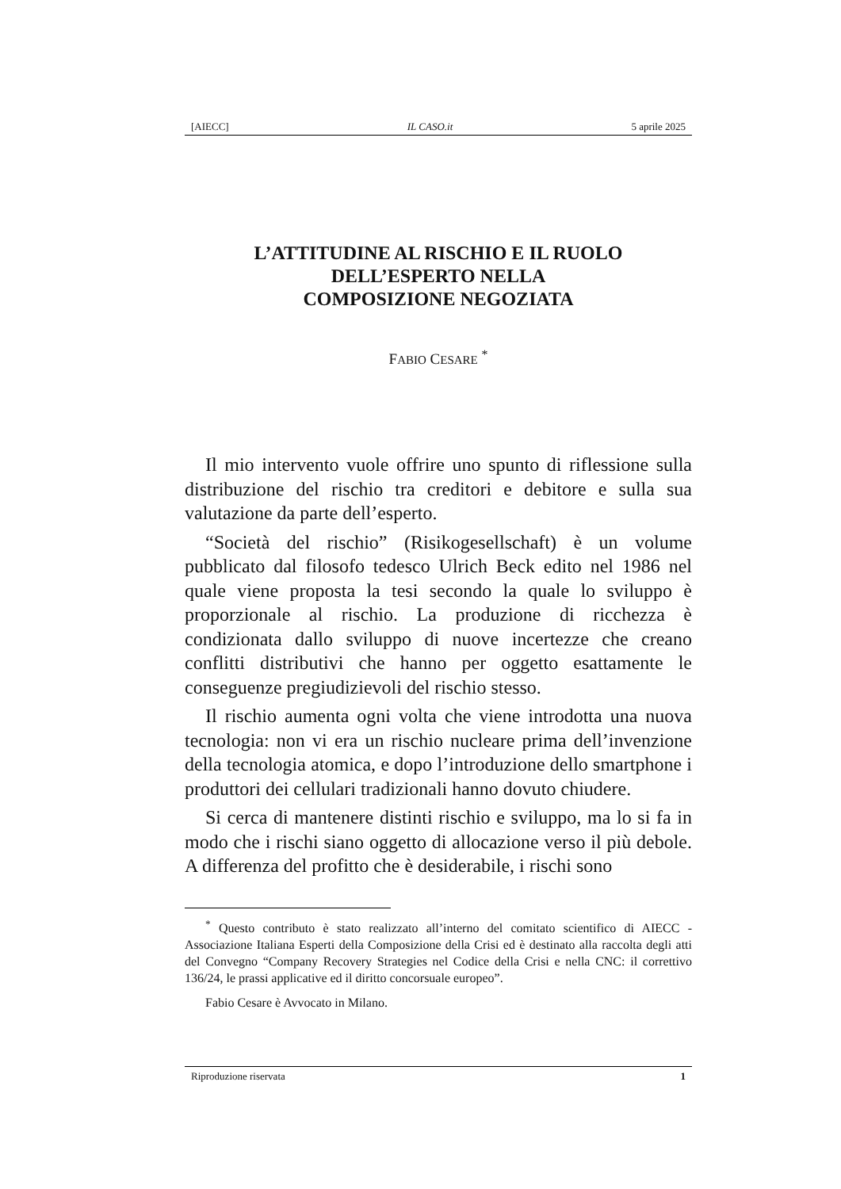[AIECC] IL CASO.it 5 aprile 2025
L’ATTITUDINE AL RISCHIO E IL RUOLO
DELL’ESPERTO NELLA
COMPOSIZIONE NEGOZIATA
FABIO CESARE <sup>*</sup>
Il mio intervento vuole offrire uno spunto di riflessione sulla distribuzione del rischio tra creditori e debitore e sulla sua valutazione da parte dell’esperto.
“Società del rischio” (Risikogesellschaft) è un volume pubblicato dal filosofo tedesco Ulrich Beck edito nel 1986 nel quale viene proposta la tesi secondo la quale lo sviluppo è proporzionale al rischio. La produzione di ricchezza è condizionata dallo sviluppo di nuove incertezze che creano conflitti distributivi che hanno per oggetto esattamente le conseguenze pregiudizievoli del rischio stesso.
Il rischio aumenta ogni volta che viene introdotta una nuova tecnologia: non vi era un rischio nucleare prima dell’invenzione della tecnologia atomica, e dopo l’introduzione dello smartphone i produttori dei cellulari tradizionali hanno dovuto chiudere.
Si cerca di mantenere distinti rischio e sviluppo, ma lo si fa in modo che i rischi siano oggetto di allocazione verso il più debole. A differenza del profitto che è desiderabile, i rischi sono
<sup>*</sup> Questo contributo è stato realizzato all’interno del comitato scientifico di AIECC - Associazione Italiana Esperti della Composizione della Crisi ed è destinato alla raccolta degli atti del Convegno “Company Recovery Strategies nel Codice della Crisi e nella CNC: il correttivo 136/24, le prassi applicative ed il diritto concorsuale europeo”.
Fabio Cesare è Avvocato in Milano.
Riproduzione riservata 1